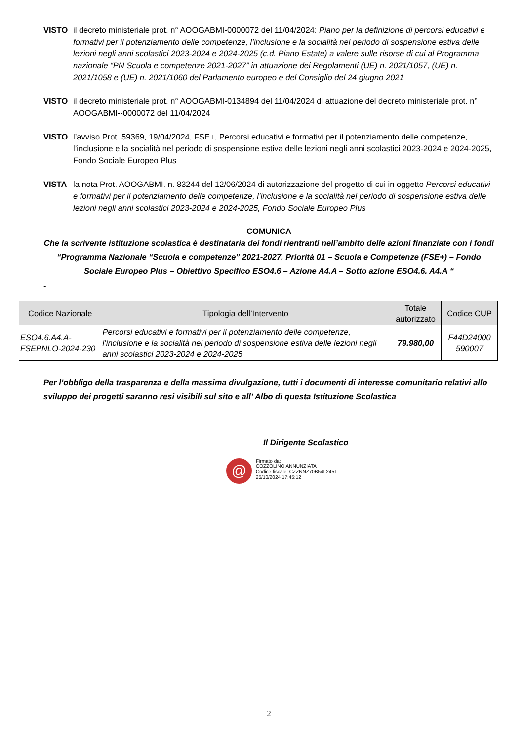VISTO il decreto ministeriale prot. n° AOOGABMI-0000072 del 11/04/2024: Piano per la definizione di percorsi educativi e formativi per il potenziamento delle competenze, l’inclusione e la socialità nel periodo di sospensione estiva delle lezioni negli anni scolastici 2023-2024 e 2024-2025 (c.d. Piano Estate) a valere sulle risorse di cui al Programma nazionale “PN Scuola e competenze 2021-2027” in attuazione dei Regolamenti (UE) n. 2021/1057, (UE) n. 2021/1058 e (UE) n. 2021/1060 del Parlamento europeo e del Consiglio del 24 giugno 2021
VISTO il decreto ministeriale prot. n° AOOGABMI-0134894 del 11/04/2024 di attuazione del decreto ministeriale prot. n° AOOGABMI--0000072 del 11/04/2024
VISTO l’avviso Prot. 59369, 19/04/2024, FSE+, Percorsi educativi e formativi per il potenziamento delle competenze, l’inclusione e la socialità nel periodo di sospensione estiva delle lezioni negli anni scolastici 2023-2024 e 2024-2025, Fondo Sociale Europeo Plus
VISTA la nota Prot. AOOGABMI. n. 83244 del 12/06/2024 di autorizzazione del progetto di cui in oggetto Percorsi educativi e formativi per il potenziamento delle competenze, l’inclusione e la socialità nel periodo di sospensione estiva delle lezioni negli anni scolastici 2023-2024 e 2024-2025, Fondo Sociale Europeo Plus
COMUNICA
Che la scrivente istituzione scolastica è destinataria dei fondi rientranti nell’ambito delle azioni finanziate con i fondi “Programma Nazionale “Scuola e competenze” 2021-2027. Priorità 01 – Scuola e Competenze (FSE+) – Fondo Sociale Europeo Plus – Obiettivo Specifico ESO4.6 – Azione A4.A – Sotto azione ESO4.6. A4.A “
-
| Codice Nazionale | Tipologia dell’Intervento | Totale autorizzato | Codice CUP |
| --- | --- | --- | --- |
| ESO4.6.A4.A-FSEPNLO-2024-230 | Percorsi educativi e formativi per il potenziamento delle competenze, l’inclusione e la socialità nel periodo di sospensione estiva delle lezioni negli anni scolastici 2023-2024 e 2024-2025 | 79.980,00 | F44D24000 590007 |
Per l’obbligo della trasparenza e della massima divulgazione, tutti i documenti di interesse comunitario relativi allo sviluppo dei progetti saranno resi visibili sul sito e all’ Albo di questa Istituzione Scolastica
Il Dirigente Scolastico
@
Firmato da:
COZZOLINO ANNUNZIATA
Codice fiscale: CZZNNZ70B54L245T
25/10/2024 17:45:12
2